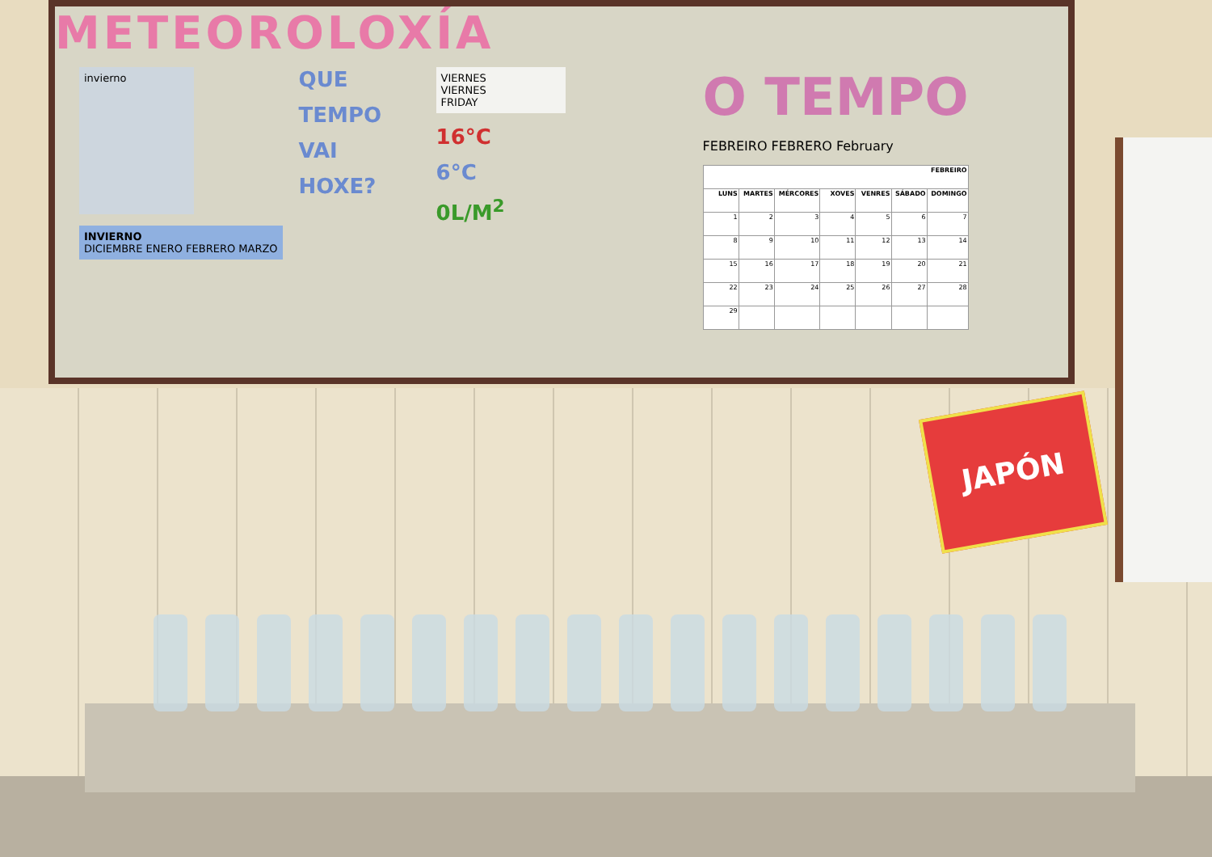METEOROLOXÍA
invierno
INVIERNO
DICIEMBRE ENERO FEBRERO MARZO
QUE
TEMPO
VAI
HOXE?
VIERNES
VIERNES
FRIDAY
16°C
6°C
0L/M<sup>2</sup>
O TEMPO
FEBREIRO FEBRERO February
| FEBREIRO | | | | | | |
| --- | --- | --- | --- | --- | --- | --- |
| LUNS | MARTES | MÉRCORES | XOVES | VENRES | SÁBADO | DOMINGO |
| 1 | 2 | 3 | 4 | 5 | 6 | 7 |
| 8 | 9 | 10 | 11 | 12 | 13 | 14 |
| 15 | 16 | 17 | 18 | 19 | 20 | 21 |
| 22 | 23 | 24 | 25 | 26 | 27 | 28 |
| 29 | | | | | | |
JAPÓN